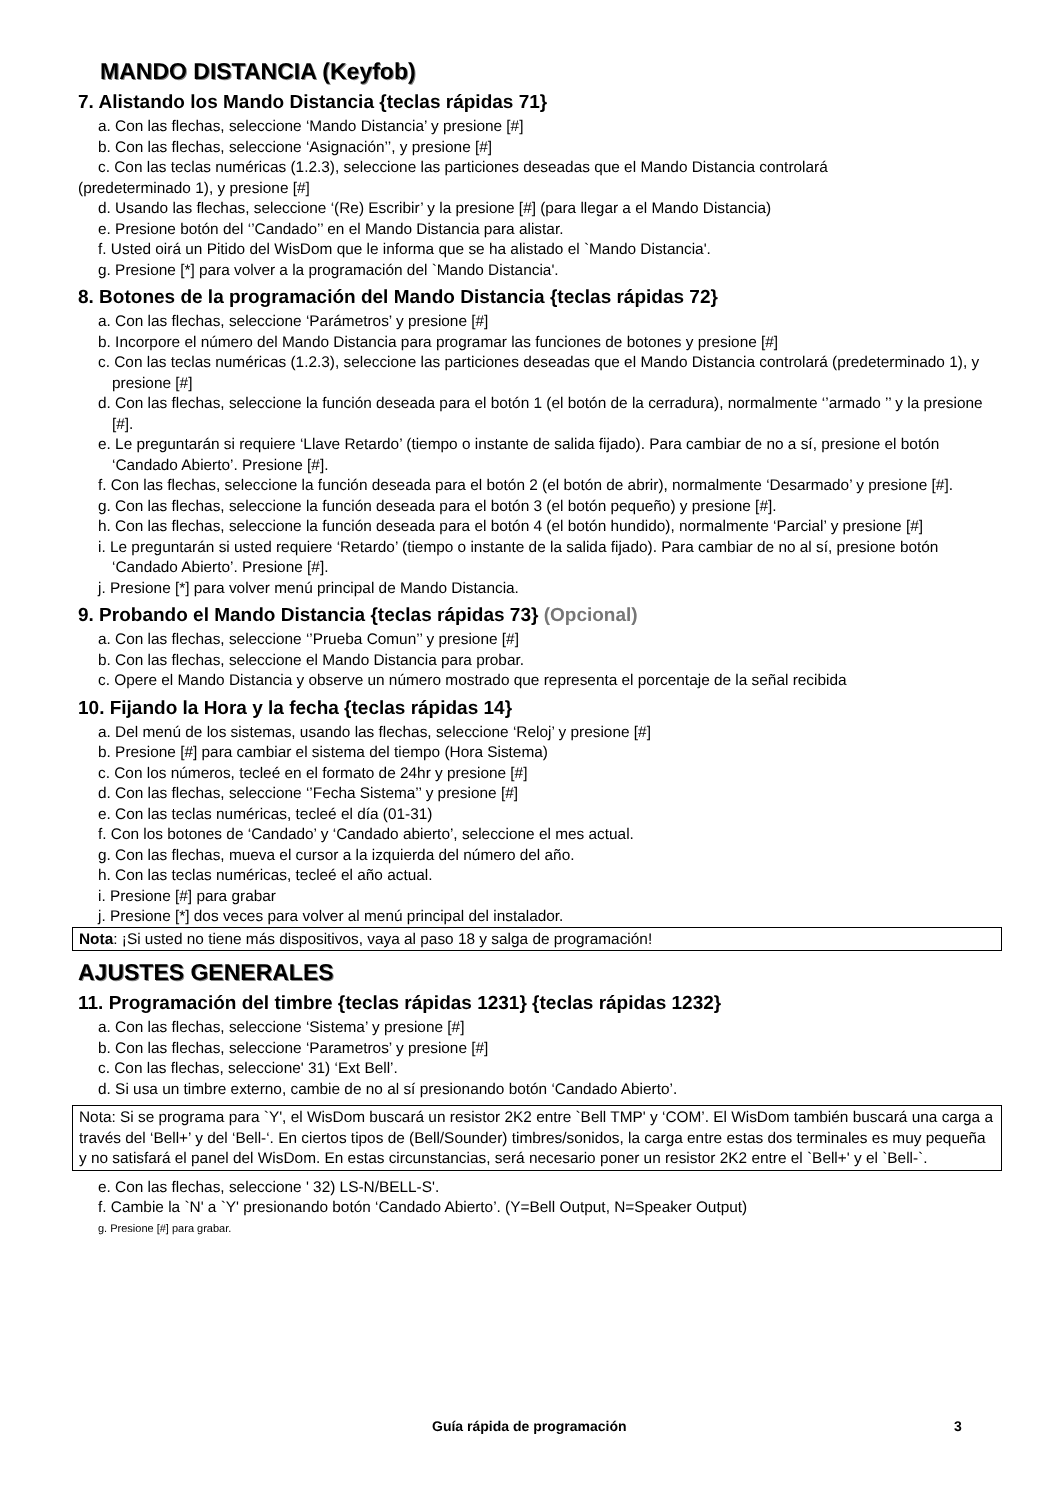MANDO DISTANCIA (Keyfob)
7. Alistando los Mando Distancia {teclas rápidas 71}
a. Con las flechas, seleccione ‘Mando Distancia’ y presione [#]
b. Con las flechas, seleccione ‘Asignación’’, y presione [#]
c. Con las teclas numéricas (1.2.3), seleccione las particiones deseadas que el Mando Distancia controlará
(predeterminado 1), y presione [#]
d. Usando las flechas, seleccione ‘(Re) Escribir’ y la presione [#] (para llegar a el Mando Distancia)
e. Presione botón del ‘’Candado’’ en el Mando Distancia para alistar.
f. Usted oirá un Pitido del WisDom que le informa que se ha alistado el `Mando Distancia'.
g. Presione [*] para volver a la programación del `Mando Distancia'.
8. Botones de la programación del Mando Distancia {teclas rápidas 72}
a. Con las flechas, seleccione ‘Parámetros’ y presione [#]
b. Incorpore el número del Mando Distancia para programar las funciones de botones y presione [#]
c. Con las teclas numéricas (1.2.3), seleccione las particiones deseadas que el Mando Distancia controlará (predeterminado 1), y presione [#]
d. Con las flechas, seleccione la función deseada para el botón 1 (el botón de la cerradura), normalmente ‘’armado ’’ y la presione [#].
e. Le preguntarán si requiere ‘Llave Retardo’ (tiempo o instante de salida fijado). Para cambiar de no a sí, presione el botón ‘Candado Abierto’. Presione [#].
f. Con las flechas, seleccione la función deseada para el botón 2 (el botón de abrir), normalmente ‘Desarmado’ y presione [#].
g. Con las flechas, seleccione la función deseada para el botón 3 (el botón pequeño) y presione [#].
h. Con las flechas, seleccione la función deseada para el botón 4 (el botón hundido), normalmente ‘Parcial’ y presione [#]
i. Le preguntarán si usted requiere ‘Retardo’ (tiempo o instante de la salida fijado). Para cambiar de no al sí, presione botón ‘Candado Abierto’. Presione [#].
j. Presione [*] para volver menú principal de Mando Distancia.
9. Probando el Mando Distancia {teclas rápidas 73} (Opcional)
a. Con las flechas, seleccione ‘’Prueba Comun’’ y presione [#]
b. Con las flechas, seleccione el Mando Distancia para probar.
c. Opere el Mando Distancia y observe un número mostrado que representa el porcentaje de la señal recibida
10. Fijando la Hora y la fecha {teclas rápidas 14}
a. Del menú de los sistemas, usando las flechas, seleccione ‘Reloj’ y presione [#]
b. Presione [#] para cambiar el sistema del tiempo (Hora Sistema)
c. Con los números, tecleé en el formato de 24hr y presione [#]
d. Con las flechas, seleccione ‘’Fecha Sistema’’ y presione [#]
e. Con las teclas numéricas, tecleé el día (01-31)
f. Con los botones de ‘Candado’ y ‘Candado abierto’, seleccione el mes actual.
g. Con las flechas, mueva el cursor a la izquierda del número del año.
h. Con las teclas numéricas, tecleé el año actual.
i. Presione [#] para grabar
j. Presione [*] dos veces para volver al menú principal del instalador.
Nota: ¡Si usted no tiene más dispositivos, vaya al paso 18 y salga de programación!
AJUSTES GENERALES
11. Programación del timbre {teclas rápidas 1231} {teclas rápidas 1232}
a. Con las flechas, seleccione ‘Sistema’ y presione [#]
b. Con las flechas, seleccione ‘Parametros’ y presione [#]
c. Con las flechas, seleccione' 31) ‘Ext Bell’.
d. Si usa un timbre externo, cambie de no al sí presionando botón ‘Candado Abierto’.
Nota: Si se programa para `Y', el WisDom buscará un resistor 2K2 entre `Bell TMP' y ‘COM’. El WisDom también buscará una carga a través del ‘Bell+’ y del ‘Bell-‘. En ciertos tipos de (Bell/Sounder) timbres/sonidos, la carga entre estas dos terminales es muy pequeña y no satisfará el panel del WisDom. En estas circunstancias, será necesario poner un resistor 2K2 entre el `Bell+' y el `Bell-`.
e. Con las flechas, seleccione ' 32) LS-N/BELL-S'.
f. Cambie la `N' a `Y' presionando botón ‘Candado Abierto’. (Y=Bell Output, N=Speaker Output)
g. Presione [#] para grabar.
Guía rápida de programación 3